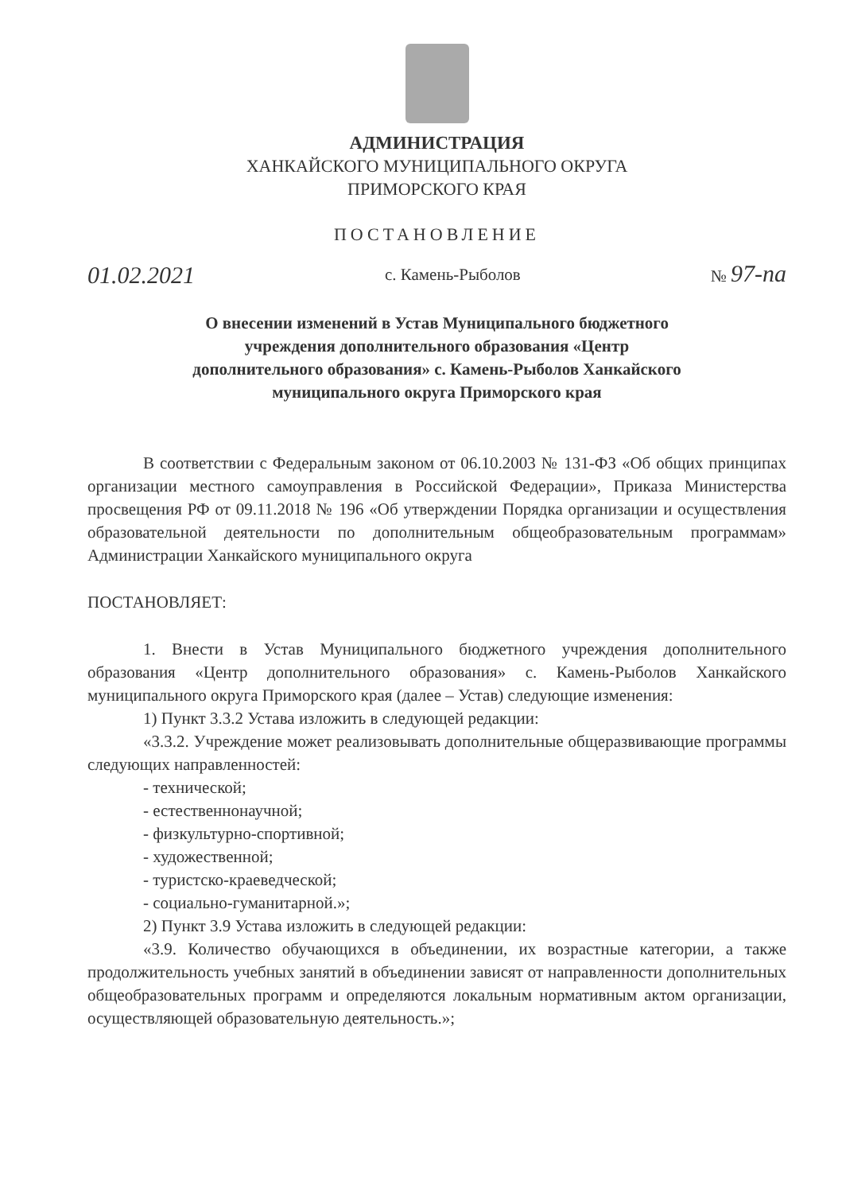АДМИНИСТРАЦИЯ
ХАНКАЙСКОГО МУНИЦИПАЛЬНОГО ОКРУГА
ПРИМОРСКОГО КРАЯ
ПОСТАНОВЛЕНИЕ
01.02.2021 с. Камень-Рыболов № 97-па
О внесении изменений в Устав Муниципального бюджетного учреждения дополнительного образования «Центр дополнительного образования» с. Камень-Рыболов Ханкайского муниципального округа Приморского края
В соответствии с Федеральным законом от 06.10.2003 № 131-ФЗ «Об общих принципах организации местного самоуправления в Российской Федерации», Приказа Министерства просвещения РФ от 09.11.2018 № 196 «Об утверждении Порядка организации и осуществления образовательной деятельности по дополнительным общеобразовательным программам» Администрации Ханкайского муниципального округа
ПОСТАНОВЛЯЕТ:
1. Внести в Устав Муниципального бюджетного учреждения дополнительного образования «Центр дополнительного образования» с. Камень-Рыболов Ханкайского муниципального округа Приморского края (далее – Устав) следующие изменения:
1) Пункт 3.3.2 Устава изложить в следующей редакции:
«3.3.2. Учреждение может реализовывать дополнительные общеразвивающие программы следующих направленностей:
- технической;
- естественнонаучной;
- физкультурно-спортивной;
- художественной;
- туристско-краеведческой;
- социально-гуманитарной.»;
2) Пункт 3.9 Устава изложить в следующей редакции:
«3.9. Количество обучающихся в объединении, их возрастные категории, а также продолжительность учебных занятий в объединении зависят от направленности дополнительных общеобразовательных программ и определяются локальным нормативным актом организации, осуществляющей образовательную деятельность.»;